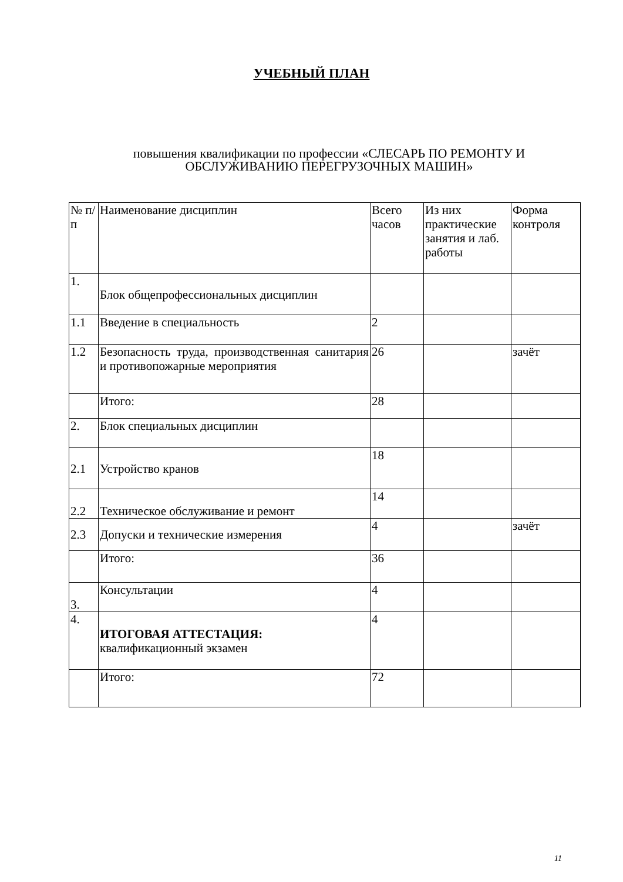УЧЕБНЫЙ ПЛАН
повышения квалификации по профессии «СЛЕСАРЬ ПО РЕМОНТУ И
ОБСЛУЖИВАНИЮ ПЕРЕГРУЗОЧНЫХ МАШИН»
| № п/п | Наименование дисциплин | Всего часов | Из них практические занятия и лаб. работы | Форма контроля |
| 1. | Блок общепрофессиональных дисциплин | | | |
| 1.1 | Введение в специальность | 2 | | |
| 1.2 | Безопасность труда, производственная санитария и противопожарные мероприятия | 26 | | зачёт |
| | Итого: | 28 | | |
| 2. | Блок специальных дисциплин | | | |
| 2.1 | Устройство кранов | 18 | | |
| 2.2 | Техническое обслуживание и ремонт | 14 | | |
| 2.3 | Допуски и технические измерения | 4 | | зачёт |
| | Итого: | 36 | | |
| 3. | Консультации | 4 | | |
| 4. | ИТОГОВАЯ АТТЕСТАЦИЯ: квалификационный экзамен | 4 | | |
| | Итого: | 72 | | |
11